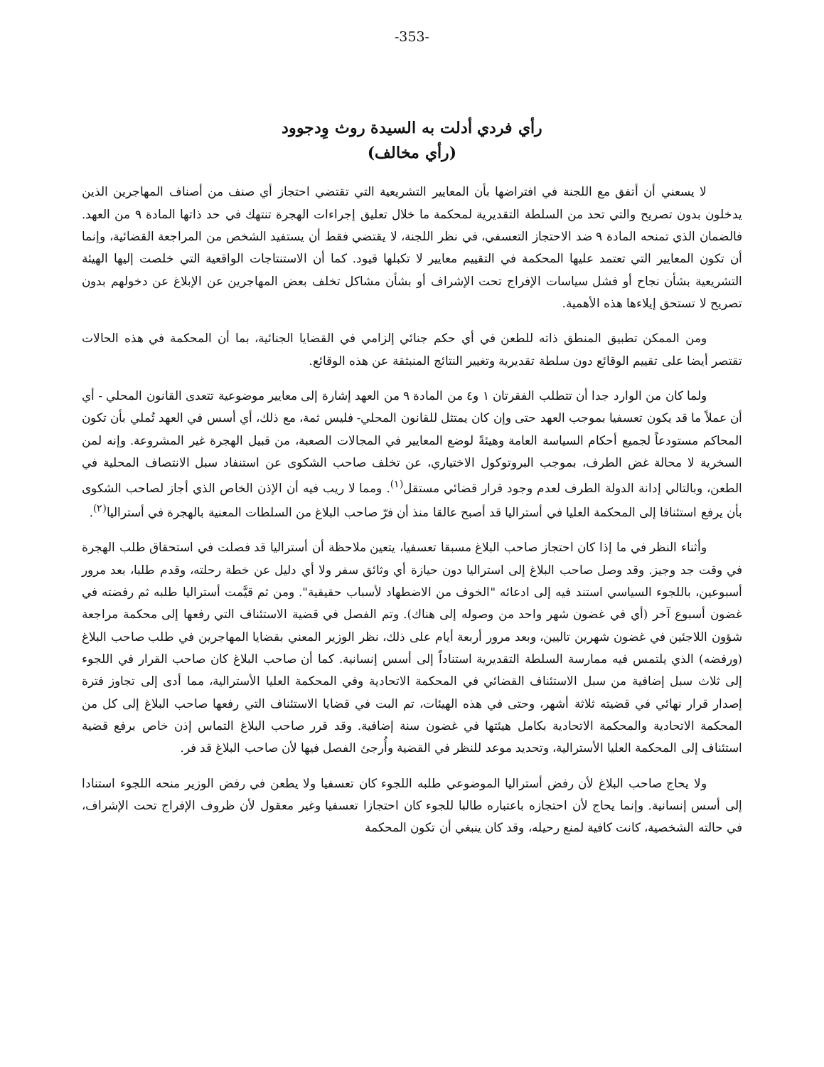-353-
رأي فردي أدلت به السيدة روث وِدجوود
(رأي مخالف)
لا يسعني أن أتفق مع اللجنة في افتراضها بأن المعايير التشريعية التي تقتضي احتجاز أي صنف من أصناف المهاجرين الذين يدخلون بدون تصريح والتي تحد من السلطة التقديرية لمحكمة ما خلال تعليق إجراءات الهجرة تنتهك في حد ذاتها المادة ٩ من العهد. فالضمان الذي تمنحه المادة ٩ ضد الاحتجاز التعسفي، في نظر اللجنة، لا يقتضي فقط أن يستفيد الشخص من المراجعة القضائية، وإنما أن تكون المعايير التي تعتمد عليها المحكمة في التقييم معايير لا تكبلها قيود. كما أن الاستنتاجات الواقعية التي خلصت إليها الهيئة التشريعية بشأن نجاح أو فشل سياسات الإفراج تحت الإشراف أو بشأن مشاكل تخلف بعض المهاجرين عن الإبلاغ عن دخولهم بدون تصريح لا تستحق إيلاءها هذه الأهمية.
ومن الممكن تطبيق المنطق ذاته للطعن في أي حكم جنائي إلزامي في القضايا الجنائية، بما أن المحكمة في هذه الحالات تقتصر أيضا على تقييم الوقائع دون سلطة تقديرية وتغيير النتائج المنبثقة عن هذه الوقائع.
ولما كان من الوارد جدا أن تتطلب الفقرتان ١ و٤ من المادة ٩ من العهد إشارة إلى معايير موضوعية تتعدى القانون المحلي - أي أن عملاً ما قد يكون تعسفيا بموجب العهد حتى وإن كان يمتثل للقانون المحلي- فليس ثمة، مع ذلك، أي أسس في العهد تُملي بأن تكون المحاكم مستودعاً لجميع أحكام السياسة العامة وهيئةً لوضع المعايير في المجالات الصعبة، من قبيل الهجرة غير المشروعة. وإنه لمن السخرية لا محالة غض الطرف، بموجب البروتوكول الاختياري، عن تخلف صاحب الشكوى عن استنفاد سبل الانتصاف المحلية في الطعن، وبالتالي إدانة الدولة الطرف لعدم وجود قرار قضائي مستقل<sup>(١)</sup>. ومما لا ريب فيه أن الإذن الخاص الذي أجاز لصاحب الشكوى بأن يرفع استئنافا إلى المحكمة العليا في أستراليا قد أصبح عالقا منذ أن فرّ صاحب البلاغ من السلطات المعنية بالهجرة في أستراليا<sup>(٢)</sup>.
وأثناء النظر في ما إذا كان احتجاز صاحب البلاغ مسبقا تعسفيا، يتعين ملاحظة أن أستراليا قد فصلت في استحقاق طلب الهجرة في وقت جد وجيز. وقد وصل صاحب البلاغ إلى استراليا دون حيازة أي وثائق سفر ولا أي دليل عن خطة رحلته، وقدم طلبا، بعد مرور أسبوعين، باللجوء السياسي استند فيه إلى ادعائه "الخوف من الاضطهاد لأسباب حقيقية". ومن ثم قيَّمت أستراليا طلبه ثم رفضته في غضون أسبوع آخر (أي في غضون شهر واحد من وصوله إلى هناك). وتم الفصل في قضية الاستئناف التي رفعها إلى محكمة مراجعة شؤون اللاجئين في غضون شهرين تاليين، وبعد مرور أربعة أيام على ذلك، نظر الوزير المعني بقضايا المهاجرين في طلب صاحب البلاغ (ورفضه) الذي يلتمس فيه ممارسة السلطة التقديرية استناداً إلى أسس إنسانية. كما أن صاحب البلاغ كان صاحب القرار في اللجوء إلى ثلاث سبل إضافية من سبل الاستئناف القضائي في المحكمة الاتحادية وفي المحكمة العليا الأسترالية، مما أدى إلى تجاوز فترة إصدار قرار نهائي في قضيته ثلاثة أشهر، وحتى في هذه الهيئات، تم البت في قضايا الاستئناف التي رفعها صاحب البلاغ إلى كل من المحكمة الاتحادية والمحكمة الاتحادية بكامل هيئتها في غضون سنة إضافية. وقد قرر صاحب البلاغ التماس إذن خاص برفع قضية استئناف إلى المحكمة العليا الأسترالية، وتحديد موعد للنظر في القضية وأُرجئ الفصل فيها لأن صاحب البلاغ قد فر.
ولا يحاج صاحب البلاغ لأن رفض أستراليا الموضوعي طلبه اللجوء كان تعسفيا ولا يطعن في رفض الوزير منحه اللجوء استنادا إلى أسس إنسانية. وإنما يحاج لأن احتجازه باعتباره طالبا للجوء كان احتجازا تعسفيا وغير معقول لأن ظروف الإفراج تحت الإشراف، في حالته الشخصية، كانت كافية لمنع رحيله، وقد كان ينبغي أن تكون المحكمة